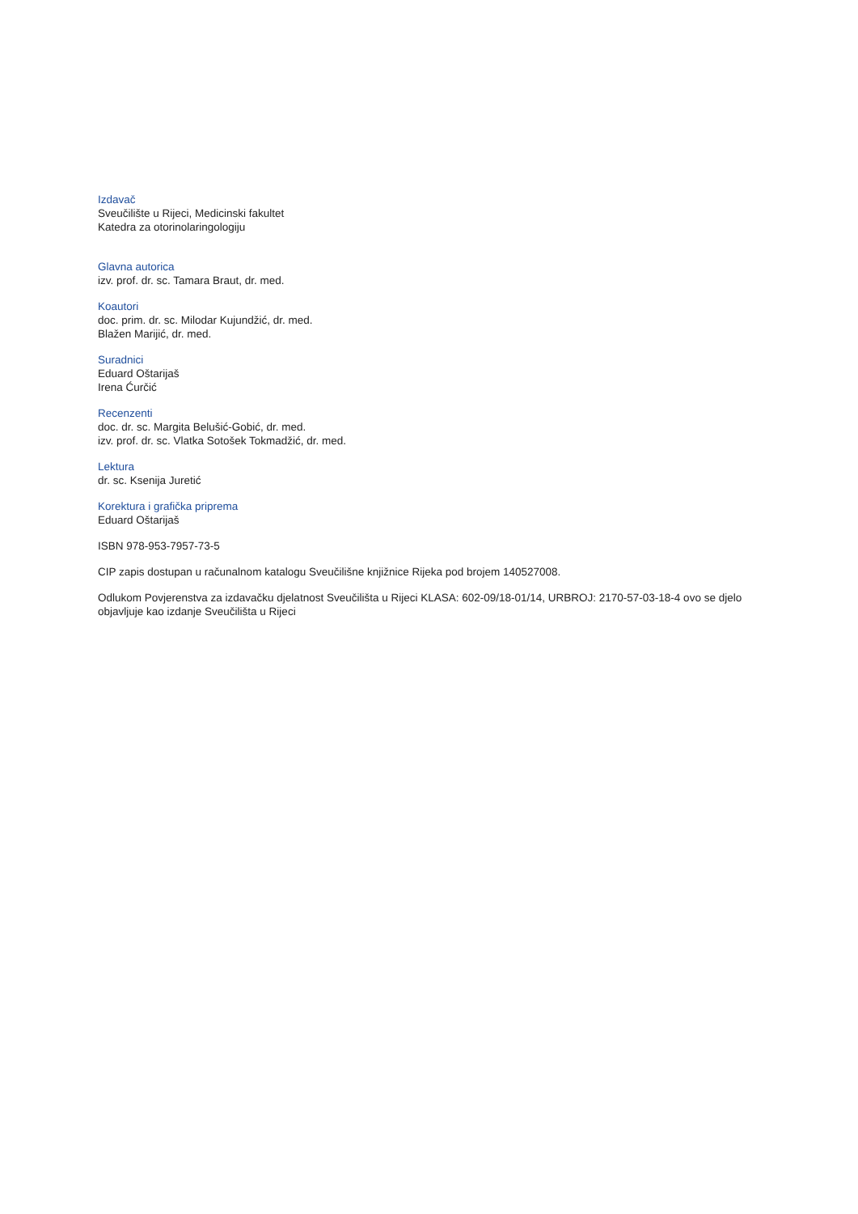Izdavač
Sveučilište u Rijeci, Medicinski fakultet
Katedra za otorinolaringologiju
Glavna autorica
izv. prof. dr. sc. Tamara Braut, dr. med.
Koautori
doc. prim. dr. sc. Milodar Kujundžić, dr. med.
Blažen Marijić, dr. med.
Suradnici
Eduard Oštarijaš
Irena Ćurčić
Recenzenti
doc. dr. sc. Margita Belušić-Gobić, dr. med.
izv. prof. dr. sc. Vlatka Sotošek Tokmadžić, dr. med.
Lektura
dr. sc. Ksenija Juretić
Korektura i grafička priprema
Eduard Oštarijaš
ISBN 978-953-7957-73-5
CIP zapis dostupan u računalnom katalogu Sveučilišne knjižnice Rijeka pod brojem 140527008.
Odlukom Povjerenstva za izdavačku djelatnost Sveučilišta u Rijeci KLASA: 602-09/18-01/14, URBROJ: 2170-57-03-18-4 ovo se djelo objavljuje kao izdanje Sveučilišta u Rijeci